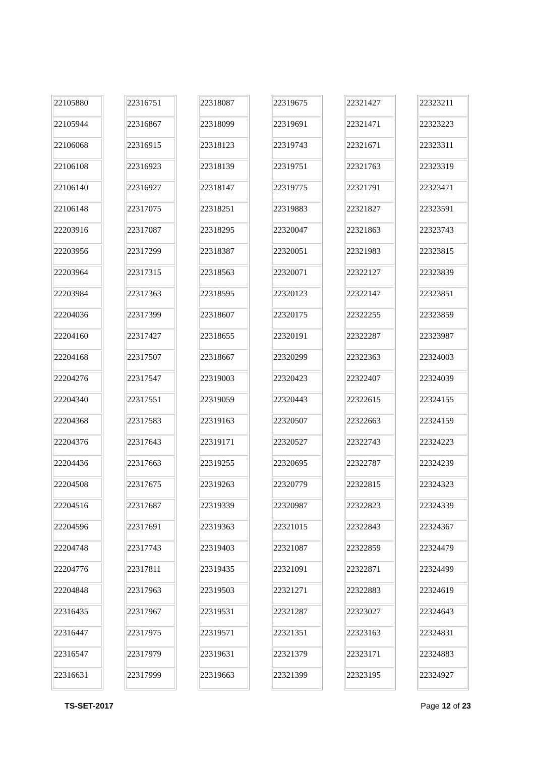| 22105880 |
| 22105944 |
| 22106068 |
| 22106108 |
| 22106140 |
| 22106148 |
| 22203916 |
| 22203956 |
| 22203964 |
| 22203984 |
| 22204036 |
| 22204160 |
| 22204168 |
| 22204276 |
| 22204340 |
| 22204368 |
| 22204376 |
| 22204436 |
| 22204508 |
| 22204516 |
| 22204596 |
| 22204748 |
| 22204776 |
| 22204848 |
| 22316435 |
| 22316447 |
| 22316547 |
| 22316631 |
| 22316751 |
| 22316867 |
| 22316915 |
| 22316923 |
| 22316927 |
| 22317075 |
| 22317087 |
| 22317299 |
| 22317315 |
| 22317363 |
| 22317399 |
| 22317427 |
| 22317507 |
| 22317547 |
| 22317551 |
| 22317583 |
| 22317643 |
| 22317663 |
| 22317675 |
| 22317687 |
| 22317691 |
| 22317743 |
| 22317811 |
| 22317963 |
| 22317967 |
| 22317975 |
| 22317979 |
| 22317999 |
| 22318087 |
| 22318099 |
| 22318123 |
| 22318139 |
| 22318147 |
| 22318251 |
| 22318295 |
| 22318387 |
| 22318563 |
| 22318595 |
| 22318607 |
| 22318655 |
| 22318667 |
| 22319003 |
| 22319059 |
| 22319163 |
| 22319171 |
| 22319255 |
| 22319263 |
| 22319339 |
| 22319363 |
| 22319403 |
| 22319435 |
| 22319503 |
| 22319531 |
| 22319571 |
| 22319631 |
| 22319663 |
| 22319675 |
| 22319691 |
| 22319743 |
| 22319751 |
| 22319775 |
| 22319883 |
| 22320047 |
| 22320051 |
| 22320071 |
| 22320123 |
| 22320175 |
| 22320191 |
| 22320299 |
| 22320423 |
| 22320443 |
| 22320507 |
| 22320527 |
| 22320695 |
| 22320779 |
| 22320987 |
| 22321015 |
| 22321087 |
| 22321091 |
| 22321271 |
| 22321287 |
| 22321351 |
| 22321379 |
| 22321399 |
| 22321427 |
| 22321471 |
| 22321671 |
| 22321763 |
| 22321791 |
| 22321827 |
| 22321863 |
| 22321983 |
| 22322127 |
| 22322147 |
| 22322255 |
| 22322287 |
| 22322363 |
| 22322407 |
| 22322615 |
| 22322663 |
| 22322743 |
| 22322787 |
| 22322815 |
| 22322823 |
| 22322843 |
| 22322859 |
| 22322871 |
| 22322883 |
| 22323027 |
| 22323163 |
| 22323171 |
| 22323195 |
| 22323211 |
| 22323223 |
| 22323311 |
| 22323319 |
| 22323471 |
| 22323591 |
| 22323743 |
| 22323815 |
| 22323839 |
| 22323851 |
| 22323859 |
| 22323987 |
| 22324003 |
| 22324039 |
| 22324155 |
| 22324159 |
| 22324223 |
| 22324239 |
| 22324323 |
| 22324339 |
| 22324367 |
| 22324479 |
| 22324499 |
| 22324619 |
| 22324643 |
| 22324831 |
| 22324883 |
| 22324927 |
TS-SET-2017 Page 12 of 23